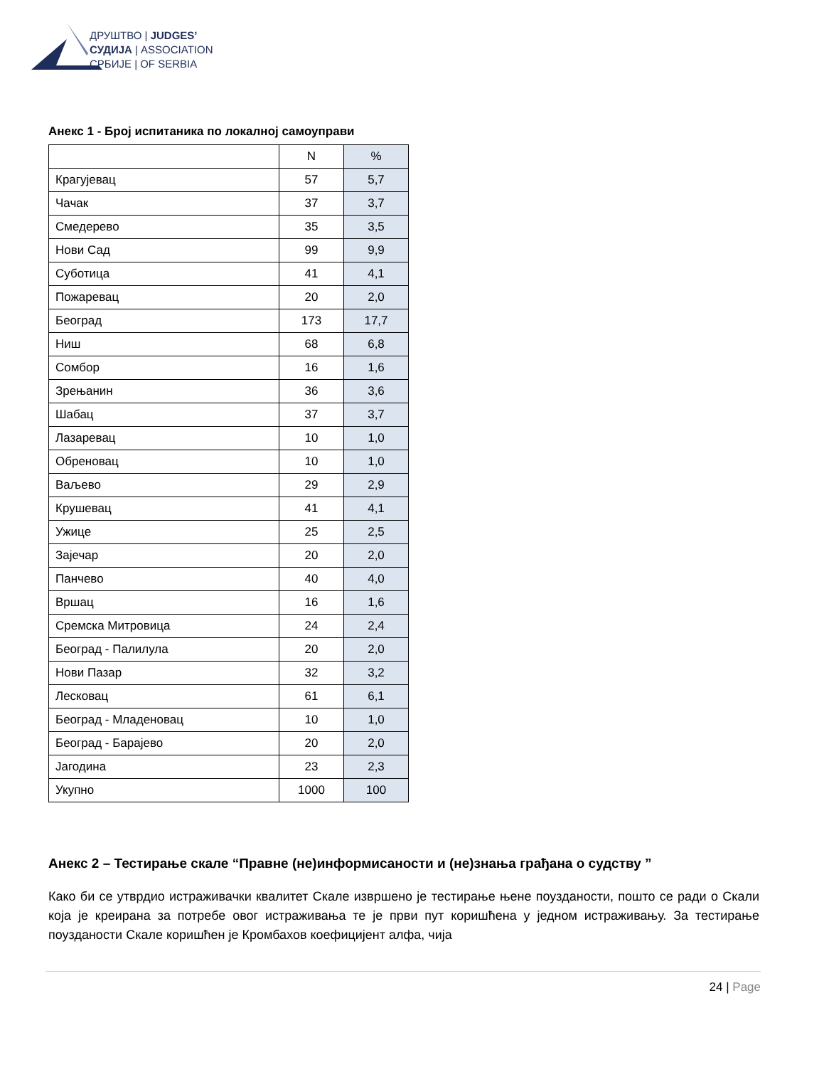ДРУШТВО | JUDGES’
СУДИЈА | ASSOCIATION
СРБИЈЕ | OF SERBIA
Анекс 1 - Број испитаника по локалној самоуправи
| | N | % |
| Крагујевац | 57 | 5,7 |
| Чачак | 37 | 3,7 |
| Смедерево | 35 | 3,5 |
| Нови Сад | 99 | 9,9 |
| Суботица | 41 | 4,1 |
| Пожаревац | 20 | 2,0 |
| Београд | 173 | 17,7 |
| Ниш | 68 | 6,8 |
| Сомбор | 16 | 1,6 |
| Зрењанин | 36 | 3,6 |
| Шабац | 37 | 3,7 |
| Лазаревац | 10 | 1,0 |
| Обреновац | 10 | 1,0 |
| Ваљево | 29 | 2,9 |
| Крушевац | 41 | 4,1 |
| Ужице | 25 | 2,5 |
| Зајечар | 20 | 2,0 |
| Панчево | 40 | 4,0 |
| Вршац | 16 | 1,6 |
| Сремска Митровица | 24 | 2,4 |
| Београд - Палилула | 20 | 2,0 |
| Нови Пазар | 32 | 3,2 |
| Лесковац | 61 | 6,1 |
| Београд - Младеновац | 10 | 1,0 |
| Београд - Барајево | 20 | 2,0 |
| Јагодина | 23 | 2,3 |
| Укупно | 1000 | 100 |
Анекс 2 – Тестирање скале “Правне (не)информисаности и (не)знања грађана о судству ”
Како би се утврдио истраживачки квалитет Скале извршено је тестирање њене поузданости, пошто се ради о Скали која је креирана за потребе овог истраживања те је први пут коришћена у једном истраживању. За тестирање поузданости Скале коришћен је Кромбахов коефицијент алфа, чија
24 | Page